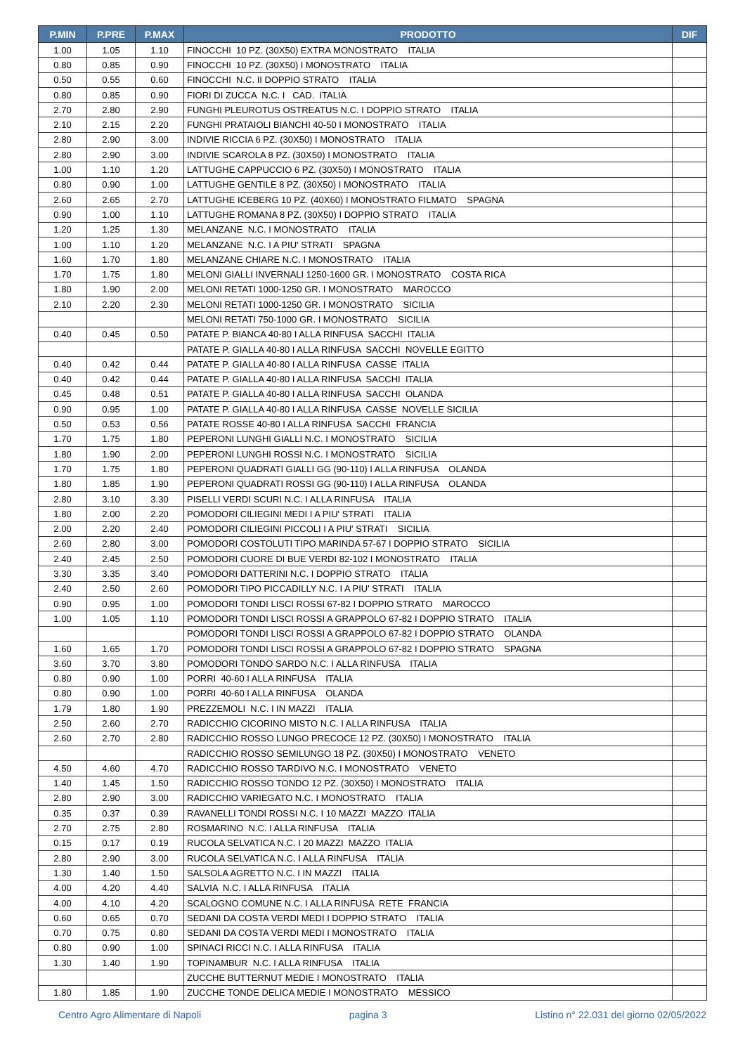| P.MIN | P.PRE | P.MAX | PRODOTTO | DIF |
| --- | --- | --- | --- | --- |
| 1.00 | 1.05 | 1.10 | FINOCCHI 10 PZ. (30X50) EXTRA MONOSTRATO ITALIA | |
| 0.80 | 0.85 | 0.90 | FINOCCHI 10 PZ. (30X50) I MONOSTRATO ITALIA | |
| 0.50 | 0.55 | 0.60 | FINOCCHI N.C. II DOPPIO STRATO ITALIA | |
| 0.80 | 0.85 | 0.90 | FIORI DI ZUCCA N.C. I CAD. ITALIA | |
| 2.70 | 2.80 | 2.90 | FUNGHI PLEUROTUS OSTREATUS N.C. I DOPPIO STRATO ITALIA | |
| 2.10 | 2.15 | 2.20 | FUNGHI PRATAIOLI BIANCHI 40-50 I MONOSTRATO ITALIA | |
| 2.80 | 2.90 | 3.00 | INDIVIE RICCIA 6 PZ. (30X50) I MONOSTRATO ITALIA | |
| 2.80 | 2.90 | 3.00 | INDIVIE SCAROLA 8 PZ. (30X50) I MONOSTRATO ITALIA | |
| 1.00 | 1.10 | 1.20 | LATTUGHE CAPPUCCIO 6 PZ. (30X50) I MONOSTRATO ITALIA | |
| 0.80 | 0.90 | 1.00 | LATTUGHE GENTILE 8 PZ. (30X50) I MONOSTRATO ITALIA | |
| 2.60 | 2.65 | 2.70 | LATTUGHE ICEBERG 10 PZ. (40X60) I MONOSTRATO FILMATO SPAGNA | |
| 0.90 | 1.00 | 1.10 | LATTUGHE ROMANA 8 PZ. (30X50) I DOPPIO STRATO ITALIA | |
| 1.20 | 1.25 | 1.30 | MELANZANE N.C. I MONOSTRATO ITALIA | |
| 1.00 | 1.10 | 1.20 | MELANZANE N.C. I A PIU' STRATI SPAGNA | |
| 1.60 | 1.70 | 1.80 | MELANZANE CHIARE N.C. I MONOSTRATO ITALIA | |
| 1.70 | 1.75 | 1.80 | MELONI GIALLI INVERNALI 1250-1600 GR. I MONOSTRATO COSTA RICA | |
| 1.80 | 1.90 | 2.00 | MELONI RETATI 1000-1250 GR. I MONOSTRATO MAROCCO | |
| 2.10 | 2.20 | 2.30 | MELONI RETATI 1000-1250 GR. I MONOSTRATO SICILIA | |
| | | | MELONI RETATI 750-1000 GR. I MONOSTRATO SICILIA | |
| 0.40 | 0.45 | 0.50 | PATATE P. BIANCA 40-80 I ALLA RINFUSA SACCHI ITALIA | |
| | | | PATATE P. GIALLA 40-80 I ALLA RINFUSA SACCHI NOVELLE EGITTO | |
| 0.40 | 0.42 | 0.44 | PATATE P. GIALLA 40-80 I ALLA RINFUSA CASSE ITALIA | |
| 0.40 | 0.42 | 0.44 | PATATE P. GIALLA 40-80 I ALLA RINFUSA SACCHI ITALIA | |
| 0.45 | 0.48 | 0.51 | PATATE P. GIALLA 40-80 I ALLA RINFUSA SACCHI OLANDA | |
| 0.90 | 0.95 | 1.00 | PATATE P. GIALLA 40-80 I ALLA RINFUSA CASSE NOVELLE SICILIA | |
| 0.50 | 0.53 | 0.56 | PATATE ROSSE 40-80 I ALLA RINFUSA SACCHI FRANCIA | |
| 1.70 | 1.75 | 1.80 | PEPERONI LUNGHI GIALLI N.C. I MONOSTRATO SICILIA | |
| 1.80 | 1.90 | 2.00 | PEPERONI LUNGHI ROSSI N.C. I MONOSTRATO SICILIA | |
| 1.70 | 1.75 | 1.80 | PEPERONI QUADRATI GIALLI GG (90-110) I ALLA RINFUSA OLANDA | |
| 1.80 | 1.85 | 1.90 | PEPERONI QUADRATI ROSSI GG (90-110) I ALLA RINFUSA OLANDA | |
| 2.80 | 3.10 | 3.30 | PISELLI VERDI SCURI N.C. I ALLA RINFUSA ITALIA | |
| 1.80 | 2.00 | 2.20 | POMODORI CILIEGINI MEDI I A PIU' STRATI ITALIA | |
| 2.00 | 2.20 | 2.40 | POMODORI CILIEGINI PICCOLI I A PIU' STRATI SICILIA | |
| 2.60 | 2.80 | 3.00 | POMODORI COSTOLUTI TIPO MARINDA 57-67 I DOPPIO STRATO SICILIA | |
| 2.40 | 2.45 | 2.50 | POMODORI CUORE DI BUE VERDI 82-102 I MONOSTRATO ITALIA | |
| 3.30 | 3.35 | 3.40 | POMODORI DATTERINI N.C. I DOPPIO STRATO ITALIA | |
| 2.40 | 2.50 | 2.60 | POMODORI TIPO PICCADILLY N.C. I A PIU' STRATI ITALIA | |
| 0.90 | 0.95 | 1.00 | POMODORI TONDI LISCI ROSSI 67-82 I DOPPIO STRATO MAROCCO | |
| 1.00 | 1.05 | 1.10 | POMODORI TONDI LISCI ROSSI A GRAPPOLO 67-82 I DOPPIO STRATO ITALIA | |
| | | | POMODORI TONDI LISCI ROSSI A GRAPPOLO 67-82 I DOPPIO STRATO OLANDA | |
| 1.60 | 1.65 | 1.70 | POMODORI TONDI LISCI ROSSI A GRAPPOLO 67-82 I DOPPIO STRATO SPAGNA | |
| 3.60 | 3.70 | 3.80 | POMODORI TONDO SARDO N.C. I ALLA RINFUSA ITALIA | |
| 0.80 | 0.90 | 1.00 | PORRI 40-60 I ALLA RINFUSA ITALIA | |
| 0.80 | 0.90 | 1.00 | PORRI 40-60 I ALLA RINFUSA OLANDA | |
| 1.79 | 1.80 | 1.90 | PREZZEMOLI N.C. I IN MAZZI ITALIA | |
| 2.50 | 2.60 | 2.70 | RADICCHIO CICORINO MISTO N.C. I ALLA RINFUSA ITALIA | |
| 2.60 | 2.70 | 2.80 | RADICCHIO ROSSO LUNGO PRECOCE 12 PZ. (30X50) I MONOSTRATO ITALIA | |
| | | | RADICCHIO ROSSO SEMILUNGO 18 PZ. (30X50) I MONOSTRATO VENETO | |
| 4.50 | 4.60 | 4.70 | RADICCHIO ROSSO TARDIVO N.C. I MONOSTRATO VENETO | |
| 1.40 | 1.45 | 1.50 | RADICCHIO ROSSO TONDO 12 PZ. (30X50) I MONOSTRATO ITALIA | |
| 2.80 | 2.90 | 3.00 | RADICCHIO VARIEGATO N.C. I MONOSTRATO ITALIA | |
| 0.35 | 0.37 | 0.39 | RAVANELLI TONDI ROSSI N.C. I 10 MAZZI MAZZO ITALIA | |
| 2.70 | 2.75 | 2.80 | ROSMARINO N.C. I ALLA RINFUSA ITALIA | |
| 0.15 | 0.17 | 0.19 | RUCOLA SELVATICA N.C. I 20 MAZZI MAZZO ITALIA | |
| 2.80 | 2.90 | 3.00 | RUCOLA SELVATICA N.C. I ALLA RINFUSA ITALIA | |
| 1.30 | 1.40 | 1.50 | SALSOLA AGRETTO N.C. I IN MAZZI ITALIA | |
| 4.00 | 4.20 | 4.40 | SALVIA N.C. I ALLA RINFUSA ITALIA | |
| 4.00 | 4.10 | 4.20 | SCALOGNO COMUNE N.C. I ALLA RINFUSA RETE FRANCIA | |
| 0.60 | 0.65 | 0.70 | SEDANI DA COSTA VERDI MEDI I DOPPIO STRATO ITALIA | |
| 0.70 | 0.75 | 0.80 | SEDANI DA COSTA VERDI MEDI I MONOSTRATO ITALIA | |
| 0.80 | 0.90 | 1.00 | SPINACI RICCI N.C. I ALLA RINFUSA ITALIA | |
| 1.30 | 1.40 | 1.90 | TOPINAMBUR N.C. I ALLA RINFUSA ITALIA | |
| | | | ZUCCHE BUTTERNUT MEDIE I MONOSTRATO ITALIA | |
| 1.80 | 1.85 | 1.90 | ZUCCHE TONDE DELICA MEDIE I MONOSTRATO MESSICO | |
Centro Agro Alimentare di Napoli pagina 3 Listino n° 22.031 del giorno 02/05/2022